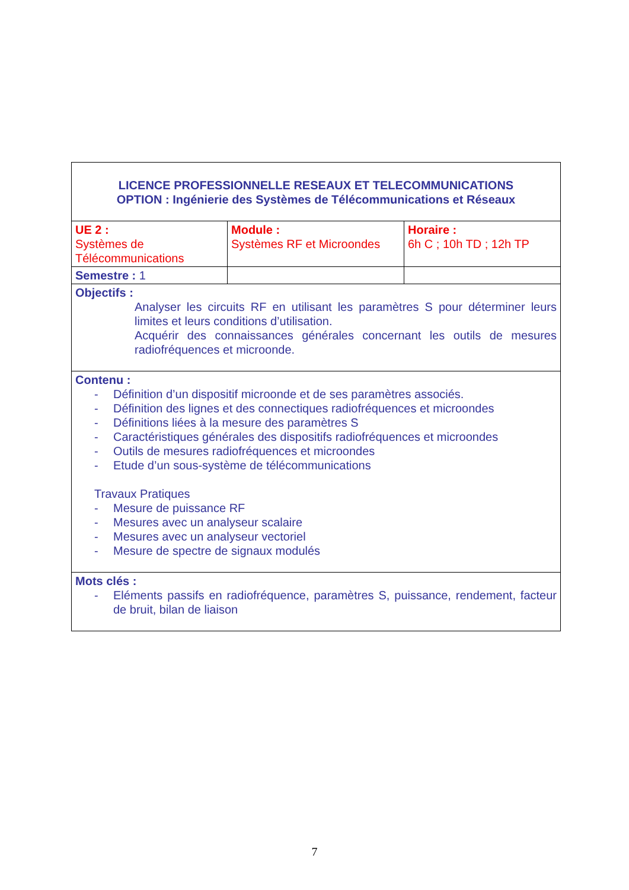| LICENCE PROFESSIONNELLE RESEAUX ET TELECOMMUNICATIONS OPTION : Ingénierie des Systèmes de Télécommunications et Réseaux | | |
| UE 2 : Systèmes de Télécommunications | Module : Systèmes RF et Microondes | Horaire : 6h C ; 10h TD ; 12h TP |
| Semestre : 1 | | |
| Objectifs : Analyser les circuits RF en utilisant les paramètres S pour déterminer leurs limites et leurs conditions d’utilisation. Acquérir des connaissances générales concernant les outils de mesures radiofréquences et microonde. | | |
| Contenu : - Définition d’un dispositif microonde et de ses paramètres associés. - Définition des lignes et des connectiques radiofréquences et microondes - Définitions liées à la mesure des paramètres S - Caractéristiques générales des dispositifs radiofréquences et microondes - Outils de mesures radiofréquences et microondes - Etude d’un sous-système de télécommunications Travaux Pratiques - Mesure de puissance RF - Mesures avec un analyseur scalaire - Mesures avec un analyseur vectoriel - Mesure de spectre de signaux modulés | | |
| Mots clés : - Eléments passifs en radiofréquence, paramètres S, puissance, rendement, facteur de bruit, bilan de liaison | | |
7